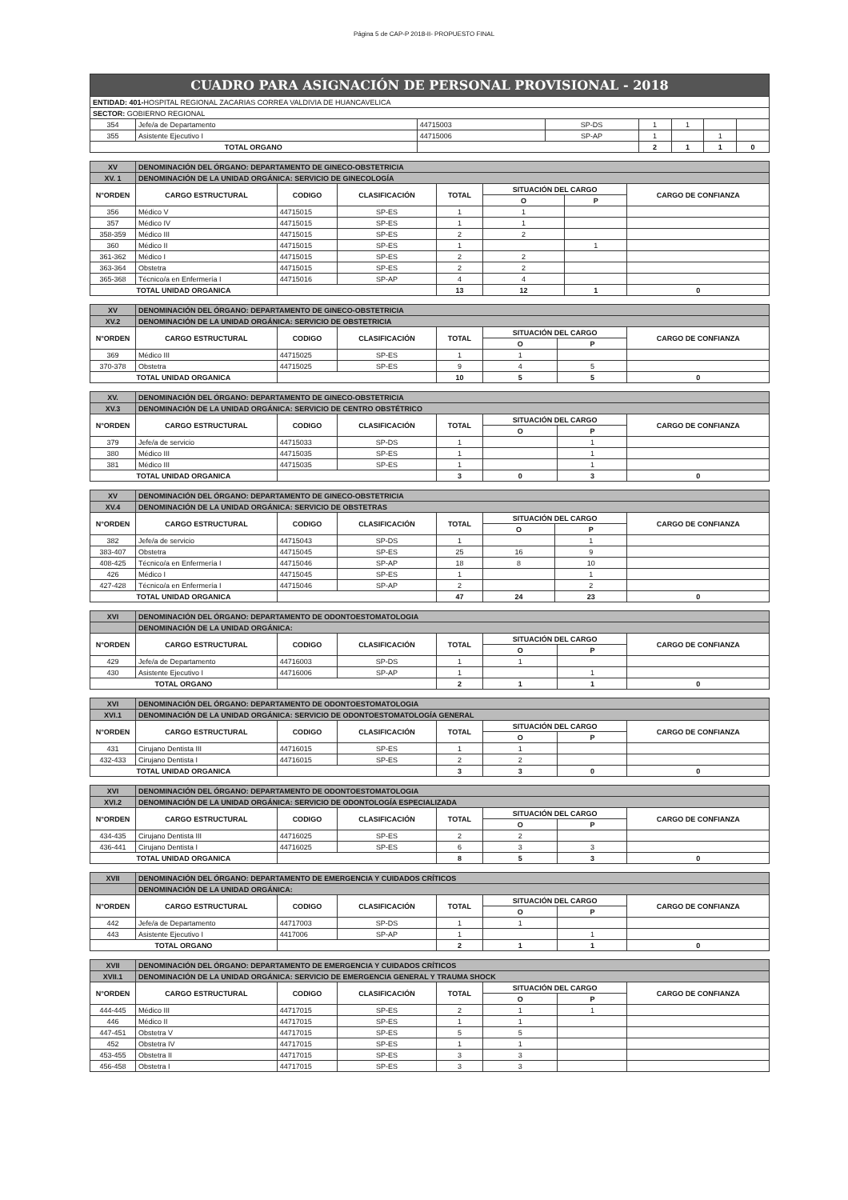Página 5 de CAP-P 2018-II- PROPUESTO FINAL
| CUADRO PARA ASIGNACIÓN DE PERSONAL PROVISIONAL - 2018 | | | | | | | |
| ENTIDAD: 401- HOSPITAL REGIONAL ZACARIAS CORREA VALDIVIA DE HUANCAVELICA | | | | | | | |
| SECTOR: GOBIERNO REGIONAL | | | | | | | |
| 354 | Jefe/a de Departamento | 44715003 | SP-DS | 1 | 1 | | |
| 355 | Asistente Ejecutivo I | 44715006 | SP-AP | 1 | | 1 | |
| TOTAL ORGANO | | | | 2 | 1 | 1 | 0 |
| XV | DENOMINACIÓN DEL ÓRGANO: DEPARTAMENTO DE GINECO-OBSTETRICIA | | | | | | |
| XV. 1 | DENOMINACIÓN DE LA UNIDAD ORGÁNICA: SERVICIO DE GINECOLOGÍA | | | | | | |
| N°ORDEN | CARGO ESTRUCTURAL | CODIGO | CLASIFICACIÓN | TOTAL | SITUACIÓN DEL CARGO | | CARGO DE CONFIANZA |
| | | | | | O | P | |
| 356 | Médico V | 44715015 | SP-ES | 1 | 1 | | |
| 357 | Médico IV | 44715015 | SP-ES | 1 | 1 | | |
| 358-359 | Médico III | 44715015 | SP-ES | 2 | 2 | | |
| 360 | Médico II | 44715015 | SP-ES | 1 | | 1 | |
| 361-362 | Médico I | 44715015 | SP-ES | 2 | 2 | | |
| 363-364 | Obstetra | 44715015 | SP-ES | 2 | 2 | | |
| 365-368 | Técnico/a en Enfermería I | 44715016 | SP-AP | 4 | 4 | | |
| TOTAL UNIDAD ORGANICA | | | | 13 | 12 | 1 | 0 |
| XV | DENOMINACIÓN DEL ÓRGANO: DEPARTAMENTO DE GINECO-OBSTETRICIA | | | | | | |
| XV.2 | DENOMINACIÓN DE LA UNIDAD ORGÁNICA: SERVICIO DE OBSTETRICIA | | | | | | |
| N°ORDEN | CARGO ESTRUCTURAL | CODIGO | CLASIFICACIÓN | TOTAL | SITUACIÓN DEL CARGO | | CARGO DE CONFIANZA |
| | | | | | O | P | |
| 369 | Médico III | 44715025 | SP-ES | 1 | 1 | | |
| 370-378 | Obstetra | 44715025 | SP-ES | 9 | 4 | 5 | |
| TOTAL UNIDAD ORGANICA | | | | 10 | 5 | 5 | 0 |
| XV. | DENOMINACIÓN DEL ÓRGANO: DEPARTAMENTO DE GINECO-OBSTETRICIA | | | | | | |
| XV.3 | DENOMINACIÓN DE LA UNIDAD ORGÁNICA: SERVICIO DE CENTRO OBSTÉTRICO | | | | | | |
| N°ORDEN | CARGO ESTRUCTURAL | CODIGO | CLASIFICACIÓN | TOTAL | SITUACIÓN DEL CARGO | | CARGO DE CONFIANZA |
| | | | | | O | P | |
| 379 | Jefe/a de servicio | 44715033 | SP-DS | 1 | | 1 | |
| 380 | Médico III | 44715035 | SP-ES | 1 | | 1 | |
| 381 | Médico III | 44715035 | SP-ES | 1 | | 1 | |
| TOTAL UNIDAD ORGANICA | | | | 3 | 0 | 3 | 0 |
| XV | DENOMINACIÓN DEL ÓRGANO: DEPARTAMENTO DE GINECO-OBSTETRICIA | | | | | | |
| XV.4 | DENOMINACIÓN DE LA UNIDAD ORGÁNICA: SERVICIO DE OBSTETRAS | | | | | | |
| N°ORDEN | CARGO ESTRUCTURAL | CODIGO | CLASIFICACIÓN | TOTAL | SITUACIÓN DEL CARGO | | CARGO DE CONFIANZA |
| | | | | | O | P | |
| 382 | Jefe/a de servicio | 44715043 | SP-DS | 1 | | 1 | |
| 383-407 | Obstetra | 44715045 | SP-ES | 25 | 16 | 9 | |
| 408-425 | Técnico/a en Enfermería I | 44715046 | SP-AP | 18 | 8 | 10 | |
| 426 | Médico I | 44715045 | SP-ES | 1 | | 1 | |
| 427-428 | Técnico/a en Enfermería I | 44715046 | SP-AP | 2 | | 2 | |
| TOTAL UNIDAD ORGANICA | | | | 47 | 24 | 23 | 0 |
| XVI | DENOMINACIÓN DEL ÓRGANO: DEPARTAMENTO DE ODONTOESTOMATOLOGIA | | | | | | |
| | DENOMINACIÓN DE LA UNIDAD ORGÁNICA: | | | | | | |
| N°ORDEN | CARGO ESTRUCTURAL | CODIGO | CLASIFICACIÓN | TOTAL | SITUACIÓN DEL CARGO | | CARGO DE CONFIANZA |
| | | | | | O | P | |
| 429 | Jefe/a de Departamento | 44716003 | SP-DS | 1 | 1 | | |
| 430 | Asistente Ejecutivo I | 44716006 | SP-AP | 1 | | 1 | |
| TOTAL ORGANO | | | | 2 | 1 | 1 | 0 |
| XVI | DENOMINACIÓN DEL ÓRGANO: DEPARTAMENTO DE ODONTOESTOMATOLOGIA | | | | | | |
| XVI.1 | DENOMINACIÓN DE LA UNIDAD ORGÁNICA: SERVICIO DE ODONTOESTOMATOLOGÍA GENERAL | | | | | | |
| N°ORDEN | CARGO ESTRUCTURAL | CODIGO | CLASIFICACIÓN | TOTAL | SITUACIÓN DEL CARGO | | CARGO DE CONFIANZA |
| | | | | | O | P | |
| 431 | Cirujano Dentista III | 44716015 | SP-ES | 1 | 1 | | |
| 432-433 | Cirujano Dentista I | 44716015 | SP-ES | 2 | 2 | | |
| TOTAL UNIDAD ORGANICA | | | | 3 | 3 | 0 | 0 |
| XVI | DENOMINACIÓN DEL ÓRGANO: DEPARTAMENTO DE ODONTOESTOMATOLOGIA | | | | | | |
| XVI.2 | DENOMINACIÓN DE LA UNIDAD ORGÁNICA: SERVICIO DE ODONTOLOGÍA ESPECIALIZADA | | | | | | |
| N°ORDEN | CARGO ESTRUCTURAL | CODIGO | CLASIFICACIÓN | TOTAL | SITUACIÓN DEL CARGO | | CARGO DE CONFIANZA |
| | | | | | O | P | |
| 434-435 | Cirujano Dentista III | 44716025 | SP-ES | 2 | 2 | | |
| 436-441 | Cirujano Dentista I | 44716025 | SP-ES | 6 | 3 | 3 | |
| TOTAL UNIDAD ORGANICA | | | | 8 | 5 | 3 | 0 |
| XVII | DENOMINACIÓN DEL ÓRGANO: DEPARTAMENTO DE EMERGENCIA Y CUIDADOS CRÍTICOS | | | | | | |
| | DENOMINACIÓN DE LA UNIDAD ORGÁNICA: | | | | | | |
| N°ORDEN | CARGO ESTRUCTURAL | CODIGO | CLASIFICACIÓN | TOTAL | SITUACIÓN DEL CARGO | | CARGO DE CONFIANZA |
| | | | | | O | P | |
| 442 | Jefe/a de Departamento | 44717003 | SP-DS | 1 | 1 | | |
| 443 | Asistente Ejecutivo I | 4417006 | SP-AP | 1 | | 1 | |
| TOTAL ORGANO | | | | 2 | 1 | 1 | 0 |
| XVII | DENOMINACIÓN DEL ÓRGANO: DEPARTAMENTO DE EMERGENCIA Y CUIDADOS CRÍTICOS | | | | | | |
| XVII.1 | DENOMINACIÓN DE LA UNIDAD ORGÁNICA: SERVICIO DE EMERGENCIA GENERAL Y TRAUMA SHOCK | | | | | | |
| N°ORDEN | CARGO ESTRUCTURAL | CODIGO | CLASIFICACIÓN | TOTAL | SITUACIÓN DEL CARGO | | CARGO DE CONFIANZA |
| | | | | | O | P | |
| 444-445 | Médico III | 44717015 | SP-ES | 2 | 1 | 1 | |
| 446 | Médico II | 44717015 | SP-ES | 1 | 1 | | |
| 447-451 | Obstetra V | 44717015 | SP-ES | 5 | 5 | | |
| 452 | Obstetra IV | 44717015 | SP-ES | 1 | 1 | | |
| 453-455 | Obstetra II | 44717015 | SP-ES | 3 | 3 | | |
| 456-458 | Obstetra I | 44717015 | SP-ES | 3 | 3 | | |